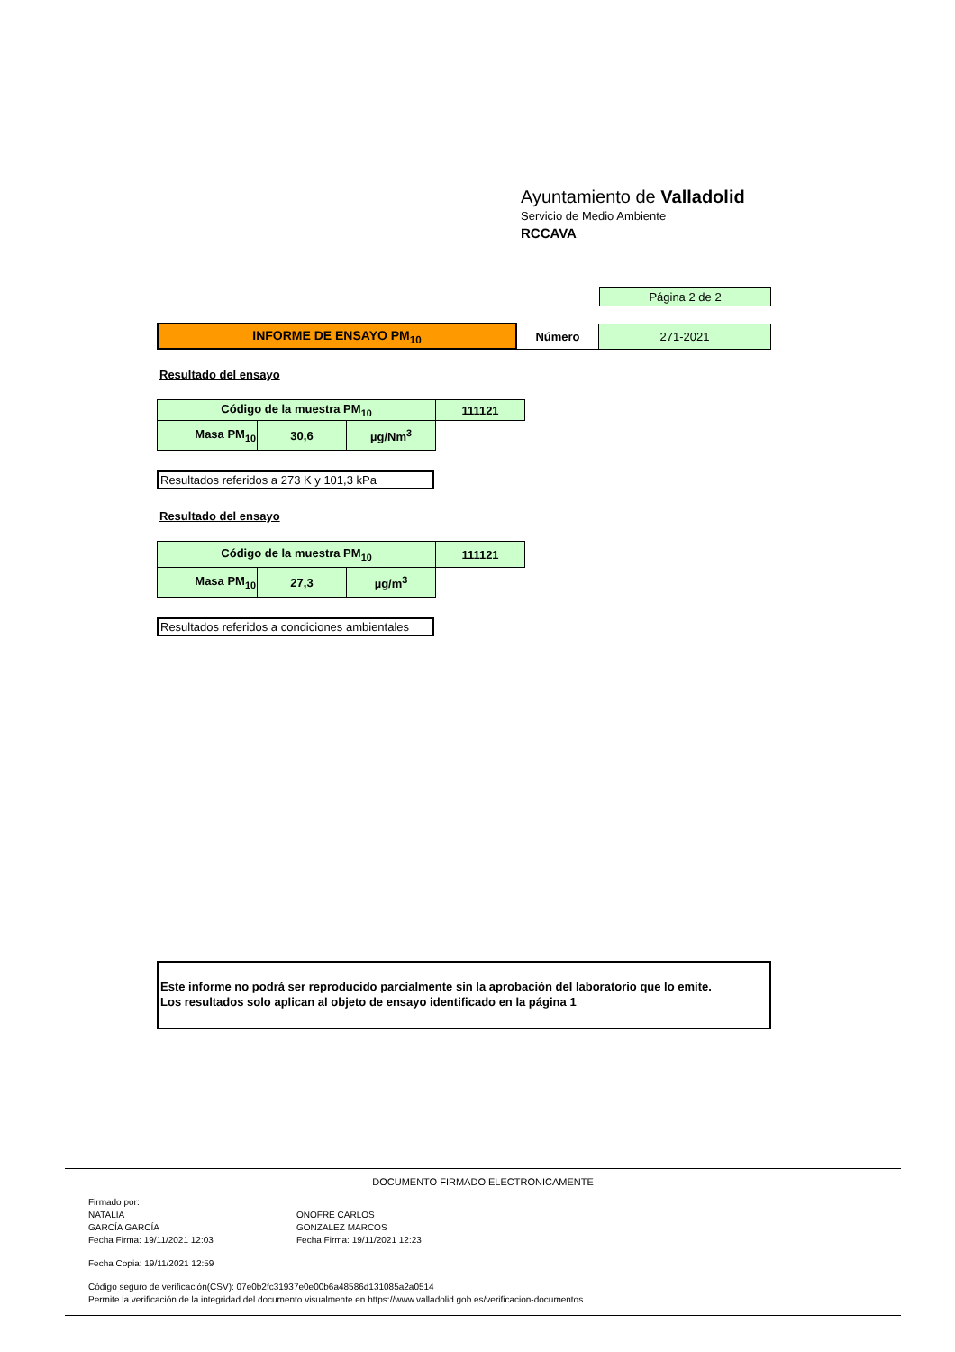Ayuntamiento de Valladolid
Servicio de Medio Ambiente
RCCAVA
| Página 2 de 2 |
| INFORME DE ENSAYO PM<sub>10</sub> | Número | 271-2021 |
Resultado del ensayo
| Código de la muestra PM<sub>10</sub> | | | 111121 |
| Masa PM<sub>10</sub> | 30,6 | µg/Nm<sup>3</sup> | |
Resultados referidos a 273 K y 101,3 kPa
Resultado del ensayo
| Código de la muestra PM<sub>10</sub> | | | 111121 |
| Masa PM<sub>10</sub> | 27,3 | µg/m<sup>3</sup> | |
Resultados referidos a condiciones ambientales
Este informe no podrá ser reproducido parcialmente sin la aprobación del laboratorio que lo emite.
Los resultados solo aplican al objeto de ensayo identificado en la página 1
DOCUMENTO FIRMADO ELECTRONICAMENTE
Firmado por:
NATALIA
GARCÍA GARCÍA
Fecha Firma: 19/11/2021 12:03
ONOFRE CARLOS
GONZALEZ MARCOS
Fecha Firma: 19/11/2021 12:23
Fecha Copia: 19/11/2021 12:59
Código seguro de verificación(CSV): 07e0b2fc31937e0e00b6a48586d131085a2a0514
Permite la verificación de la integridad del documento visualmente en https://www.valladolid.gob.es/verificacion-documentos